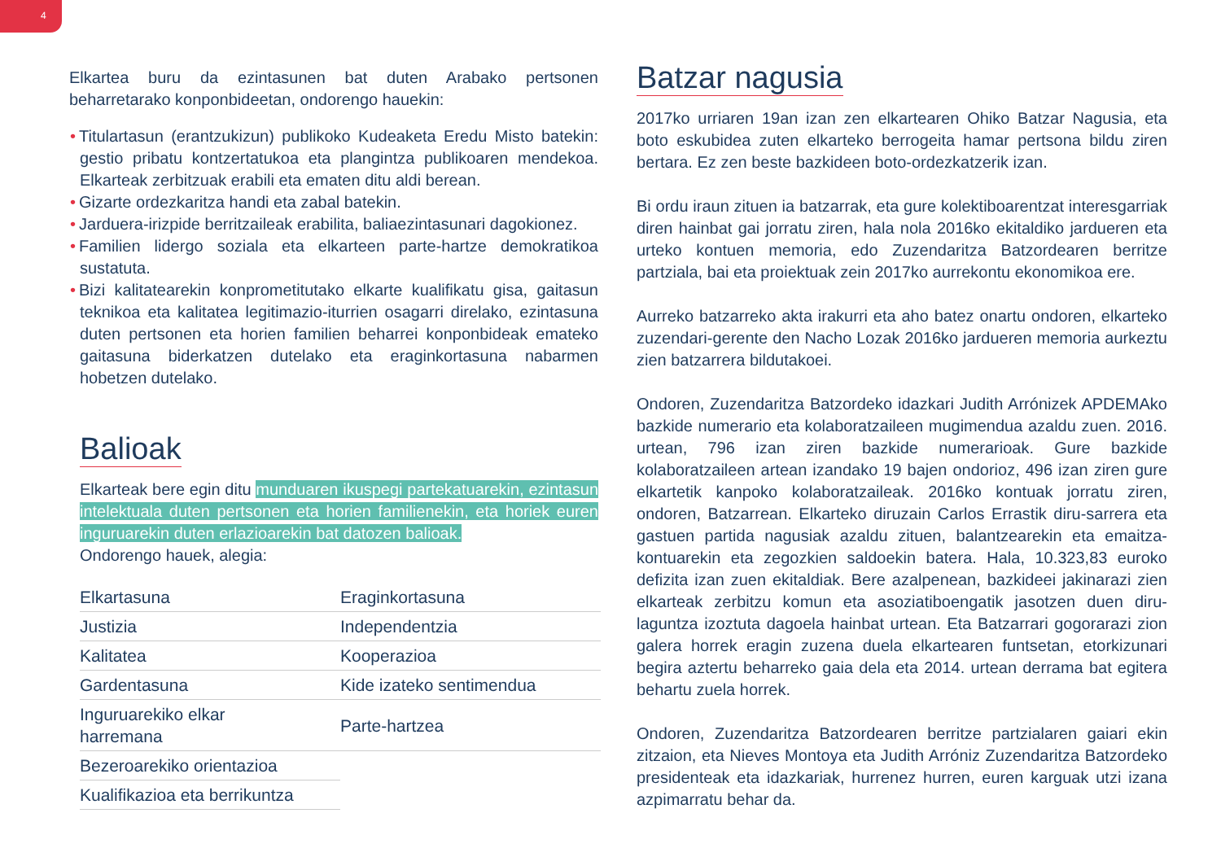4
Elkartea buru da ezintasunen bat duten Arabako pertsonen beharretarako konponbideetan, ondorengo hauekin:
• Titulartasun (erantzukizun) publikoko Kudeaketa Eredu Misto batekin: gestio pribatu kontzertatukoa eta plangintza publikoaren mendekoa. Elkarteak zerbitzuak erabili eta ematen ditu aldi berean.
• Gizarte ordezkaritza handi eta zabal batekin.
• Jarduera-irizpide berritzaileak erabilita, baliaezintasunari dagokionez.
• Familien lidergo soziala eta elkarteen parte-hartze demokratikoa sustatuta.
• Bizi kalitatearekin konprometitutako elkarte kualifikatu gisa, gaitasun teknikoa eta kalitatea legitimazio-iturrien osagarri direlako, ezintasuna duten pertsonen eta horien familien beharrei konponbideak emateko gaitasuna biderkatzen dutelako eta eraginkortasuna nabarmen hobetzen dutelako.
Balioak
Elkarteak bere egin ditu munduaren ikuspegi partekatuarekin, ezintasun intelektuala duten pertsonen eta horien familienekin, eta horiek euren inguruarekin duten erlazioarekin bat datozen balioak.
Ondorengo hauek, alegia:
| Elkartasuna | Eraginkortasuna |
| Justizia | Independentzia |
| Kalitatea | Kooperazioa |
| Gardentasuna | Kide izateko sentimendua |
| Inguruarekiko elkar harremana | Parte-hartzea |
| Bezeroarekiko orientazioa | |
| Kualifikazioa eta berrikuntza | |
Batzar nagusia
2017ko urriaren 19an izan zen elkartearen Ohiko Batzar Nagusia, eta boto eskubidea zuten elkarteko berrogeita hamar pertsona bildu ziren bertara. Ez zen beste bazkideen boto-ordezkatzerik izan.
Bi ordu iraun zituen ia batzarrak, eta gure kolektiboarentzat interesgarriak diren hainbat gai jorratu ziren, hala nola 2016ko ekitaldiko jardueren eta urteko kontuen memoria, edo Zuzendaritza Batzordearen berritze partziala, bai eta proiektuak zein 2017ko aurrekontu ekonomikoa ere.
Aurreko batzarreko akta irakurri eta aho batez onartu ondoren, elkarteko zuzendari-gerente den Nacho Lozak 2016ko jardueren memoria aurkeztu zien batzarrera bildutakoei.
Ondoren, Zuzendaritza Batzordeko idazkari Judith Arrónizek APDEMAko bazkide numerario eta kolaboratzaileen mugimendua azaldu zuen. 2016. urtean, 796 izan ziren bazkide numerarioak. Gure bazkide kolaboratzaileen artean izandako 19 bajen ondorioz, 496 izan ziren gure elkartetik kanpoko kolaboratzaileak. 2016ko kontuak jorratu ziren, ondoren, Batzarrean. Elkarteko diruzain Carlos Errastik diru-sarrera eta gastuen partida nagusiak azaldu zituen, balantzearekin eta emaitza-kontuarekin eta zegozkien saldoekin batera. Hala, 10.323,83 euroko defizita izan zuen ekitaldiak. Bere azalpenean, bazkideei jakinarazi zien elkarteak zerbitzu komun eta asoziatiboengatik jasotzen duen diru-laguntza izoztuta dagoela hainbat urtean. Eta Batzarrari gogorarazi zion galera horrek eragin zuzena duela elkartearen funtsetan, etorkizunari begira aztertu beharreko gaia dela eta 2014. urtean derrama bat egitera behartu zuela horrek.
Ondoren, Zuzendaritza Batzordearen berritze partzialaren gaiari ekin zitzaion, eta Nieves Montoya eta Judith Arróniz Zuzendaritza Batzordeko presidenteak eta idazkariak, hurrenez hurren, euren karguak utzi izana azpimarratu behar da.